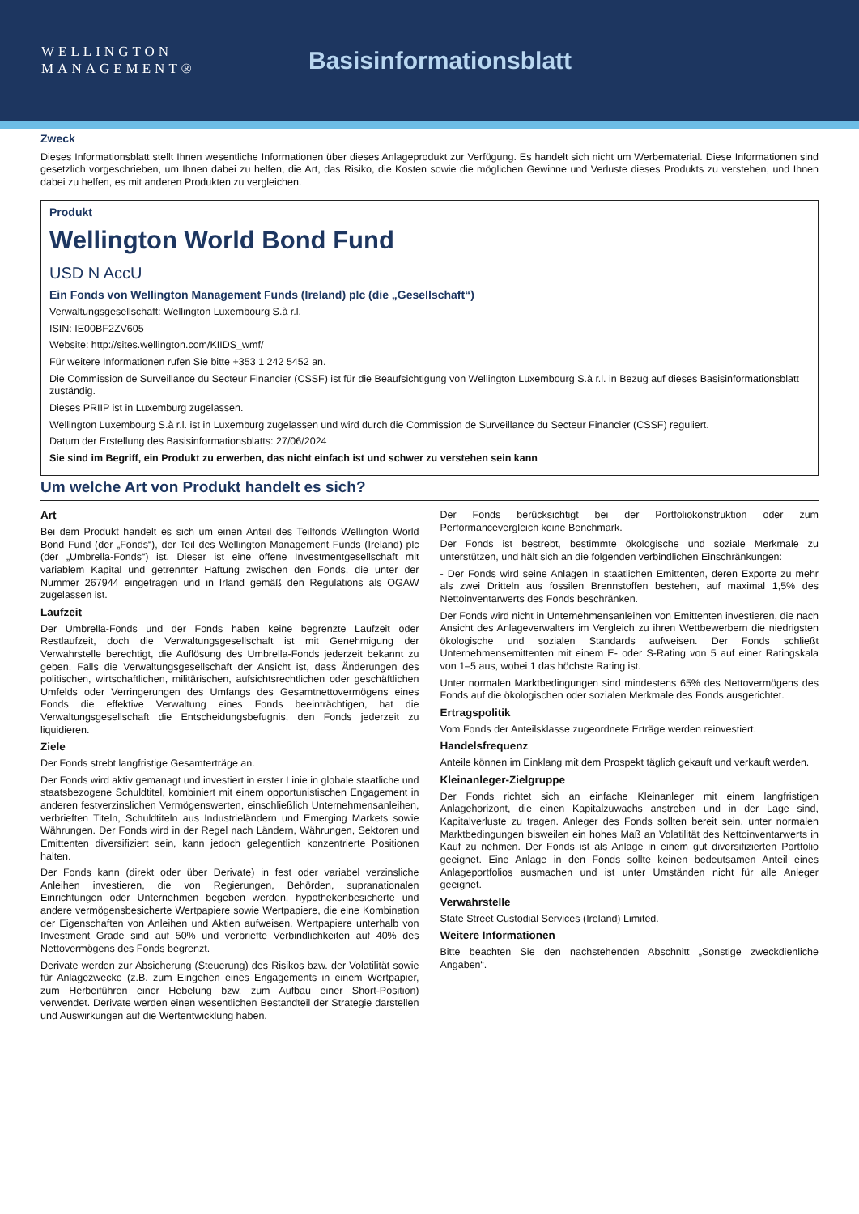WELLINGTON
MANAGEMENT®
Basisinformationsblatt
Zweck
Dieses Informationsblatt stellt Ihnen wesentliche Informationen über dieses Anlageprodukt zur Verfügung. Es handelt sich nicht um Werbematerial. Diese Informationen sind gesetzlich vorgeschrieben, um Ihnen dabei zu helfen, die Art, das Risiko, die Kosten sowie die möglichen Gewinne und Verluste dieses Produkts zu verstehen, und Ihnen dabei zu helfen, es mit anderen Produkten zu vergleichen.
Produkt
Wellington World Bond Fund
USD N AccU
Ein Fonds von Wellington Management Funds (Ireland) plc (die „Gesellschaft“)
Verwaltungsgesellschaft: Wellington Luxembourg S.à r.l.
ISIN: IE00BF2ZV605
Website: http://sites.wellington.com/KIIDS_wmf/
Für weitere Informationen rufen Sie bitte +353 1 242 5452 an.
Die Commission de Surveillance du Secteur Financier (CSSF) ist für die Beaufsichtigung von Wellington Luxembourg S.à r.l. in Bezug auf dieses Basisinformationsblatt zuständig.
Dieses PRIIP ist in Luxemburg zugelassen.
Wellington Luxembourg S.à r.l. ist in Luxemburg zugelassen und wird durch die Commission de Surveillance du Secteur Financier (CSSF) reguliert.
Datum der Erstellung des Basisinformationsblatts: 27/06/2024
Sie sind im Begriff, ein Produkt zu erwerben, das nicht einfach ist und schwer zu verstehen sein kann
Um welche Art von Produkt handelt es sich?
Art
Bei dem Produkt handelt es sich um einen Anteil des Teilfonds Wellington World Bond Fund (der „Fonds“), der Teil des Wellington Management Funds (Ireland) plc (der „Umbrella-Fonds“) ist. Dieser ist eine offene Investmentgesellschaft mit variablem Kapital und getrennter Haftung zwischen den Fonds, die unter der Nummer 267944 eingetragen und in Irland gemäß den Regulations als OGAW zugelassen ist.
Laufzeit
Der Umbrella-Fonds und der Fonds haben keine begrenzte Laufzeit oder Restlaufzeit, doch die Verwaltungsgesellschaft ist mit Genehmigung der Verwahrstelle berechtigt, die Auflösung des Umbrella-Fonds jederzeit bekannt zu geben. Falls die Verwaltungsgesellschaft der Ansicht ist, dass Änderungen des politischen, wirtschaftlichen, militärischen, aufsichtsrechtlichen oder geschäftlichen Umfelds oder Verringerungen des Umfangs des Gesamtnettovermögens eines Fonds die effektive Verwaltung eines Fonds beeinträchtigen, hat die Verwaltungsgesellschaft die Entscheidungsbefugnis, den Fonds jederzeit zu liquidieren.
Ziele
Der Fonds strebt langfristige Gesamterträge an.
Der Fonds wird aktiv gemanagt und investiert in erster Linie in globale staatliche und staatsbezogene Schuldtitel, kombiniert mit einem opportunistischen Engagement in anderen festverzinslichen Vermögenswerten, einschließlich Unternehmensanleihen, verbrieften Titeln, Schuldtiteln aus Industrieländern und Emerging Markets sowie Währungen. Der Fonds wird in der Regel nach Ländern, Währungen, Sektoren und Emittenten diversifiziert sein, kann jedoch gelegentlich konzentrierte Positionen halten.
Der Fonds kann (direkt oder über Derivate) in fest oder variabel verzinsliche Anleihen investieren, die von Regierungen, Behörden, supranationalen Einrichtungen oder Unternehmen begeben werden, hypothekenbesicherte und andere vermögensbesicherte Wertpapiere sowie Wertpapiere, die eine Kombination der Eigenschaften von Anleihen und Aktien aufweisen. Wertpapiere unterhalb von Investment Grade sind auf 50% und verbriefte Verbindlichkeiten auf 40% des Nettovermögens des Fonds begrenzt.
Derivate werden zur Absicherung (Steuerung) des Risikos bzw. der Volatilität sowie für Anlagezwecke (z.B. zum Eingehen eines Engagements in einem Wertpapier, zum Herbeiführen einer Hebelung bzw. zum Aufbau einer Short-Position) verwendet. Derivate werden einen wesentlichen Bestandteil der Strategie darstellen und Auswirkungen auf die Wertentwicklung haben.
Der Fonds berücksichtigt bei der Portfoliokonstruktion oder zum Performancevergleich keine Benchmark.
Der Fonds ist bestrebt, bestimmte ökologische und soziale Merkmale zu unterstützen, und hält sich an die folgenden verbindlichen Einschränkungen:
- Der Fonds wird seine Anlagen in staatlichen Emittenten, deren Exporte zu mehr als zwei Dritteln aus fossilen Brennstoffen bestehen, auf maximal 1,5% des Nettoinventarwerts des Fonds beschränken.
Der Fonds wird nicht in Unternehmensanleihen von Emittenten investieren, die nach Ansicht des Anlageverwalters im Vergleich zu ihren Wettbewerbern die niedrigsten ökologische und sozialen Standards aufweisen. Der Fonds schließt Unternehmensemittenten mit einem E- oder S-Rating von 5 auf einer Ratingskala von 1–5 aus, wobei 1 das höchste Rating ist.
Unter normalen Marktbedingungen sind mindestens 65% des Nettovermögens des Fonds auf die ökologischen oder sozialen Merkmale des Fonds ausgerichtet.
Ertragspolitik
Vom Fonds der Anteilsklasse zugeordnete Erträge werden reinvestiert.
Handelsfrequenz
Anteile können im Einklang mit dem Prospekt täglich gekauft und verkauft werden.
Kleinanleger-Zielgruppe
Der Fonds richtet sich an einfache Kleinanleger mit einem langfristigen Anlagehorizont, die einen Kapitalzuwachs anstreben und in der Lage sind, Kapitalverluste zu tragen. Anleger des Fonds sollten bereit sein, unter normalen Marktbedingungen bisweilen ein hohes Maß an Volatilität des Nettoinventarwerts in Kauf zu nehmen. Der Fonds ist als Anlage in einem gut diversifizierten Portfolio geeignet. Eine Anlage in den Fonds sollte keinen bedeutsamen Anteil eines Anlageportfolios ausmachen und ist unter Umständen nicht für alle Anleger geeignet.
Verwahrstelle
State Street Custodial Services (Ireland) Limited.
Weitere Informationen
Bitte beachten Sie den nachstehenden Abschnitt „Sonstige zweckdienliche Angaben“.